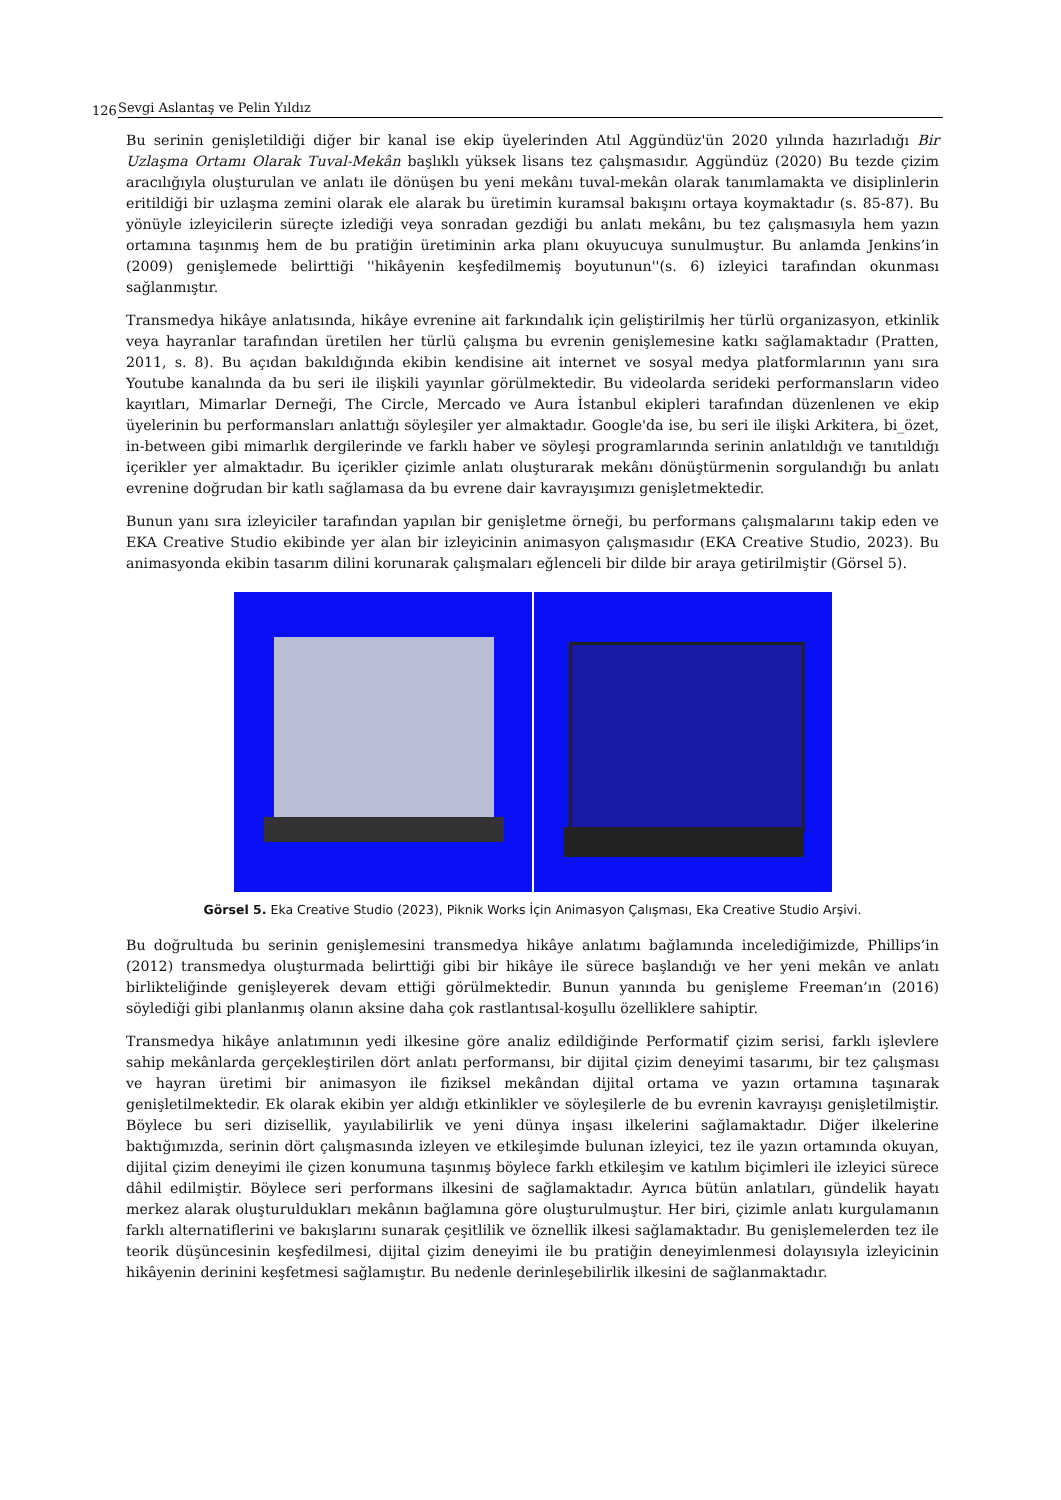126 Sevgi Aslantaş ve Pelin Yıldız
Bu serinin genişletildiği diğer bir kanal ise ekip üyelerinden Atıl Aggündüz'ün 2020 yılında hazırladığı Bir Uzlaşma Ortamı Olarak Tuval-Mekân başlıklı yüksek lisans tez çalışmasıdır. Aggündüz (2020) Bu tezde çizim aracılığıyla oluşturulan ve anlatı ile dönüşen bu yeni mekânı tuval-mekân olarak tanımlamakta ve disiplinlerin eritildiği bir uzlaşma zemini olarak ele alarak bu üretimin kuramsal bakışını ortaya koymaktadır (s. 85-87). Bu yönüyle izleyicilerin süreçte izlediği veya sonradan gezdiği bu anlatı mekânı, bu tez çalışmasıyla hem yazın ortamına taşınmış hem de bu pratiğin üretiminin arka planı okuyucuya sunulmuştur. Bu anlamda Jenkins’in (2009) genişlemede belirttiği ''hikâyenin keşfedilmemiş boyutunun''(s. 6) izleyici tarafından okunması sağlanmıştır.
Transmedya hikâye anlatısında, hikâye evrenine ait farkındalık için geliştirilmiş her türlü organizasyon, etkinlik veya hayranlar tarafından üretilen her türlü çalışma bu evrenin genişlemesine katkı sağlamaktadır (Pratten, 2011, s. 8). Bu açıdan bakıldığında ekibin kendisine ait internet ve sosyal medya platformlarının yanı sıra Youtube kanalında da bu seri ile ilişkili yayınlar görülmektedir. Bu videolarda serideki performansların video kayıtları, Mimarlar Derneği, The Circle, Mercado ve Aura İstanbul ekipleri tarafından düzenlenen ve ekip üyelerinin bu performansları anlattığı söyleşiler yer almaktadır. Google'da ise, bu seri ile ilişki Arkitera, bi_özet, in-between gibi mimarlık dergilerinde ve farklı haber ve söyleşi programlarında serinin anlatıldığı ve tanıtıldığı içerikler yer almaktadır. Bu içerikler çizimle anlatı oluşturarak mekânı dönüştürmenin sorgulandığı bu anlatı evrenine doğrudan bir katlı sağlamasa da bu evrene dair kavrayışımızı genişletmektedir.
Bunun yanı sıra izleyiciler tarafından yapılan bir genişletme örneği, bu performans çalışmalarını takip eden ve EKA Creative Studio ekibinde yer alan bir izleyicinin animasyon çalışmasıdır (EKA Creative Studio, 2023). Bu animasyonda ekibin tasarım dilini korunarak çalışmaları eğlenceli bir dilde bir araya getirilmiştir (Görsel 5).
Görsel 5. Eka Creative Studio (2023), Piknik Works İçin Animasyon Çalışması, Eka Creative Studio Arşivi.
Bu doğrultuda bu serinin genişlemesini transmedya hikâye anlatımı bağlamında incelediğimizde, Phillips’in (2012) transmedya oluşturmada belirttiği gibi bir hikâye ile sürece başlandığı ve her yeni mekân ve anlatı birlikteliğinde genişleyerek devam ettiği görülmektedir. Bunun yanında bu genişleme Freeman’ın (2016) söylediği gibi planlanmış olanın aksine daha çok rastlantısal-koşullu özelliklere sahiptir.
Transmedya hikâye anlatımının yedi ilkesine göre analiz edildiğinde Performatif çizim serisi, farklı işlevlere sahip mekânlarda gerçekleştirilen dört anlatı performansı, bir dijital çizim deneyimi tasarımı, bir tez çalışması ve hayran üretimi bir animasyon ile fiziksel mekândan dijital ortama ve yazın ortamına taşınarak genişletilmektedir. Ek olarak ekibin yer aldığı etkinlikler ve söyleşilerle de bu evrenin kavrayışı genişletilmiştir. Böylece bu seri dizisellik, yayılabilirlik ve yeni dünya inşası ilkelerini sağlamaktadır. Diğer ilkelerine baktığımızda, serinin dört çalışmasında izleyen ve etkileşimde bulunan izleyici, tez ile yazın ortamında okuyan, dijital çizim deneyimi ile çizen konumuna taşınmış böylece farklı etkileşim ve katılım biçimleri ile izleyici sürece dâhil edilmiştir. Böylece seri performans ilkesini de sağlamaktadır. Ayrıca bütün anlatıları, gündelik hayatı merkez alarak oluşturuldukları mekânın bağlamına göre oluşturulmuştur. Her biri, çizimle anlatı kurgulamanın farklı alternatiflerini ve bakışlarını sunarak çeşitlilik ve öznellik ilkesi sağlamaktadır. Bu genişlemelerden tez ile teorik düşüncesinin keşfedilmesi, dijital çizim deneyimi ile bu pratiğin deneyimlenmesi dolayısıyla izleyicinin hikâyenin derinini keşfetmesi sağlamıştır. Bu nedenle derinleşebilirlik ilkesini de sağlanmaktadır.